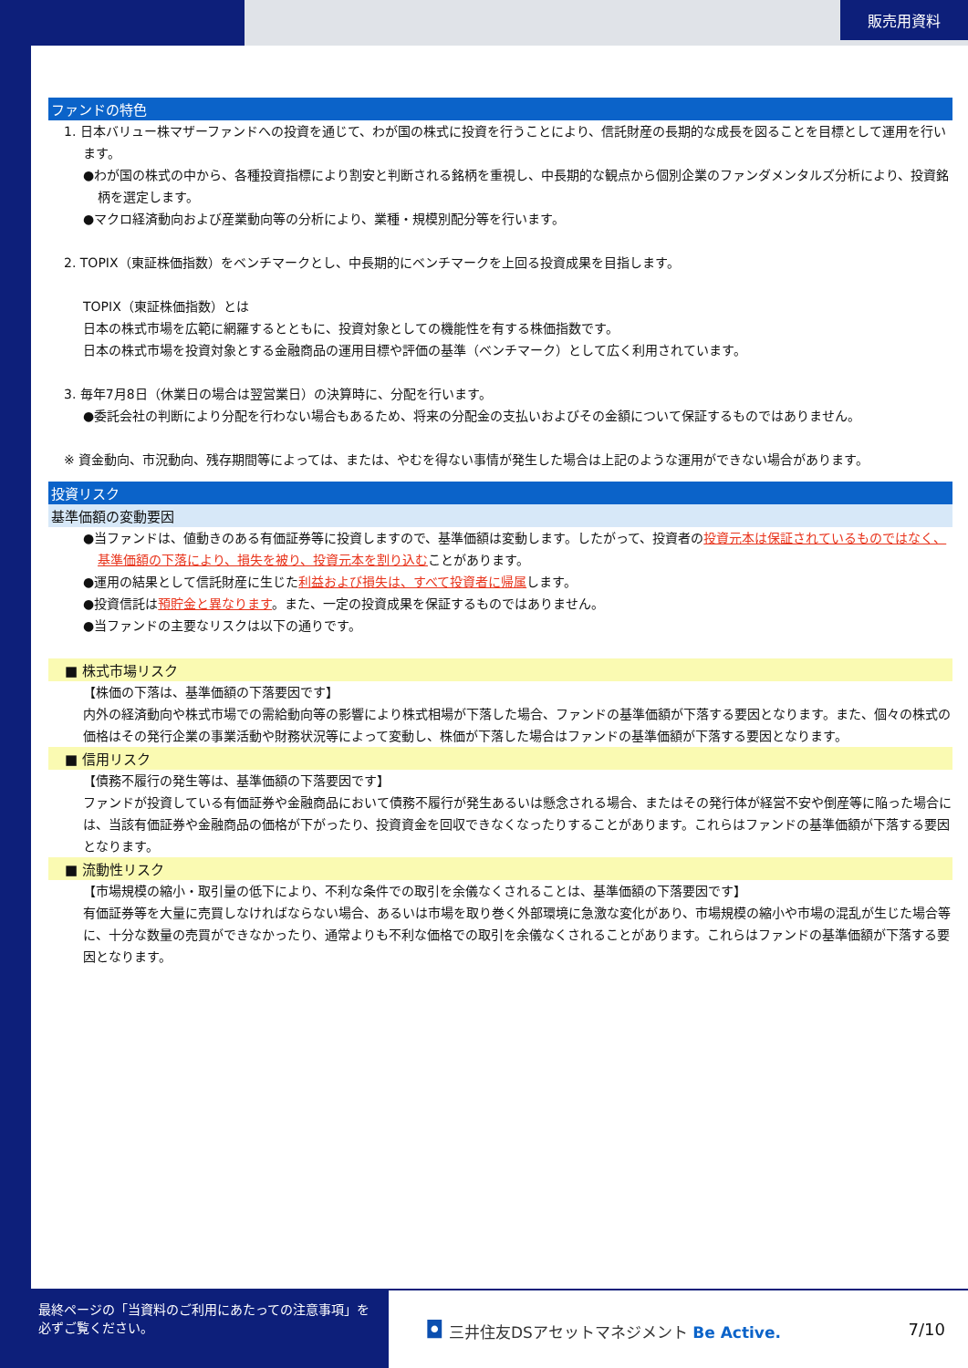販売用資料
ファンドの特色
1. 日本バリュー株マザーファンドへの投資を通じて、わが国の株式に投資を行うことにより、信託財産の長期的な成長を図ることを目標として運用を行います。
●わが国の株式の中から、各種投資指標により割安と判断される銘柄を重視し、中長期的な観点から個別企業のファンダメンタルズ分析により、投資銘柄を選定します。
●マクロ経済動向および産業動向等の分析により、業種・規模別配分等を行います。
2. TOPIX（東証株価指数）をベンチマークとし、中長期的にベンチマークを上回る投資成果を目指します。
TOPIX（東証株価指数）とは
日本の株式市場を広範に網羅するとともに、投資対象としての機能性を有する株価指数です。
日本の株式市場を投資対象とする金融商品の運用目標や評価の基準（ベンチマーク）として広く利用されています。
3. 毎年7月8日（休業日の場合は翌営業日）の決算時に、分配を行います。
●委託会社の判断により分配を行わない場合もあるため、将来の分配金の支払いおよびその金額について保証するものではありません。
※ 資金動向、市況動向、残存期間等によっては、または、やむを得ない事情が発生した場合は上記のような運用ができない場合があります。
投資リスク
基準価額の変動要因
●当ファンドは、値動きのある有価証券等に投資しますので、基準価額は変動します。したがって、投資者の投資元本は保証されているものではなく、基準価額の下落により、損失を被り、投資元本を割り込むことがあります。
●運用の結果として信託財産に生じた利益および損失は、すべて投資者に帰属します。
●投資信託は預貯金と異なります。また、一定の投資成果を保証するものではありません。
●当ファンドの主要なリスクは以下の通りです。
■ 株式市場リスク
【株価の下落は、基準価額の下落要因です】
内外の経済動向や株式市場での需給動向等の影響により株式相場が下落した場合、ファンドの基準価額が下落する要因となります。また、個々の株式の価格はその発行企業の事業活動や財務状況等によって変動し、株価が下落した場合はファンドの基準価額が下落する要因となります。
■ 信用リスク
【債務不履行の発生等は、基準価額の下落要因です】
ファンドが投資している有価証券や金融商品において債務不履行が発生あるいは懸念される場合、またはその発行体が経営不安や倒産等に陥った場合には、当該有価証券や金融商品の価格が下がったり、投資資金を回収できなくなったりすることがあります。これらはファンドの基準価額が下落する要因となります。
■ 流動性リスク
【市場規模の縮小・取引量の低下により、不利な条件での取引を余儀なくされることは、基準価額の下落要因です】
有価証券等を大量に売買しなければならない場合、あるいは市場を取り巻く外部環境に急激な変化があり、市場規模の縮小や市場の混乱が生じた場合等に、十分な数量の売買ができなかったり、通常よりも不利な価格での取引を余儀なくされることがあります。これらはファンドの基準価額が下落する要因となります。
最終ページの「当資料のご利用にあたっての注意事項」を
必ずご覧ください。
◘ 三井住友DSアセットマネジメント Be Active. 7/10